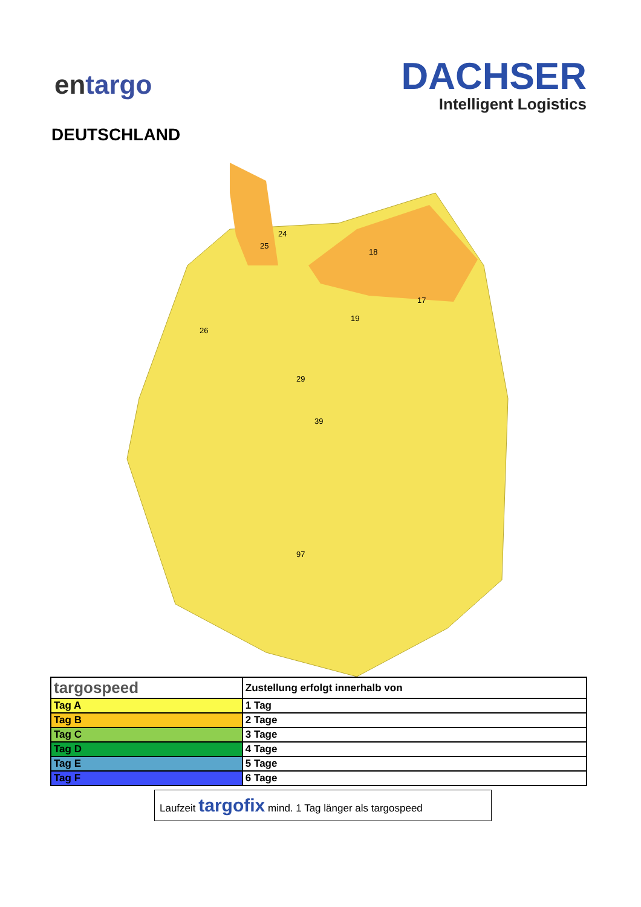entargo
DACHSER
Intelligent Logistics
DEUTSCHLAND
24
25
18
17
19
26
29
39
97
| targospeed | Zustellung erfolgt innerhalb von |
| Tag A | 1 Tag |
| Tag B | 2 Tage |
| Tag C | 3 Tage |
| Tag D | 4 Tage |
| Tag E | 5 Tage |
| Tag F | 6 Tage |
Laufzeit targofix mind. 1 Tag länger als targospeed